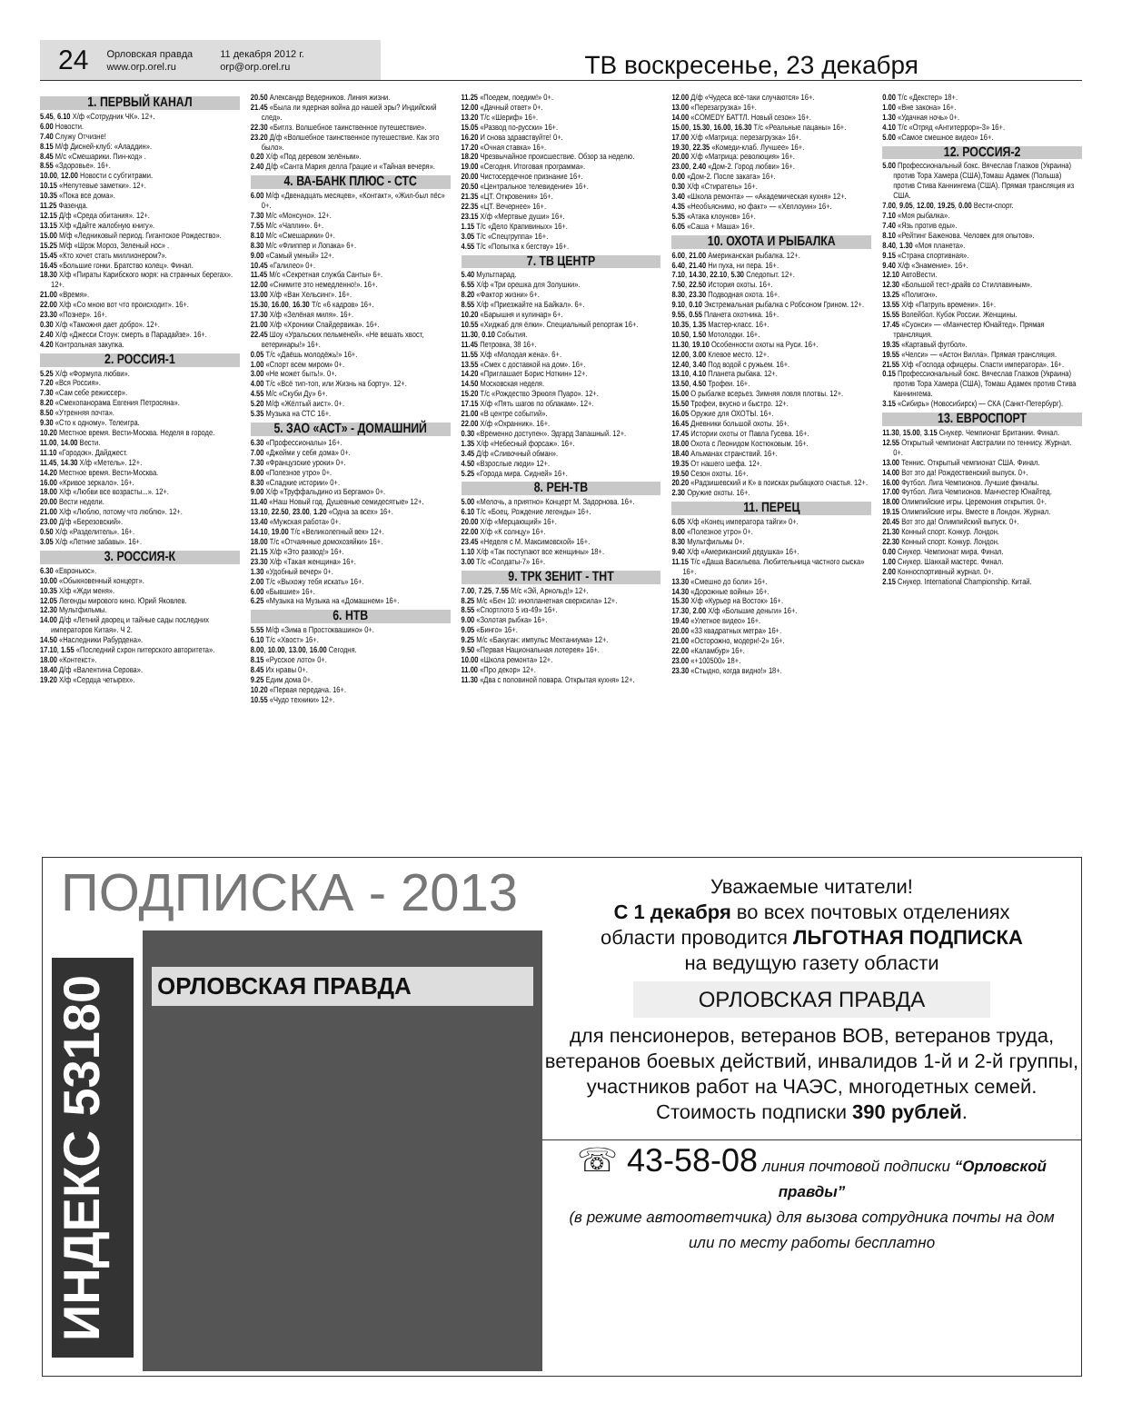24
Орловская правда
www.orp.orel.ru
11 декабря 2012 г.
orp@orp.orel.ru
ТВ воскресенье, 23 декабря
1. ПЕРВЫЙ КАНАЛ
5.45, 6.10 Х/ф «Сотрудник ЧК». 12+.
6.00 Новости.
7.40 Служу Отчизне!
8.15 М/ф Дисней-клуб: «Аладдин».
8.45 М/с «Смешарики. Пин-код» .
8.55 «Здоровье». 16+.
10.00, 12.00 Новости с субтитрами.
10.15 «Непутевые заметки». 12+.
10.35 «Пока все дома».
11.25 Фазенда.
12.15 Д/ф «Среда обитания». 12+.
13.15 Х/ф «Дайте жалобную книгу».
15.00 М/ф «Ледниковый период. Гигантское Рождество».
15.25 М/ф «Шрэк Мороз, Зеленый нос» .
15.45 «Кто хочет стать миллионером?».
16.45 «Большие гонки. Братство колец». Финал.
18.30 Х/ф «Пираты Карибского моря: на странных берегах». 12+.
21.00 «Время».
22.00 Х/ф «Со мною вот что происходит». 16+.
23.30 «Познер». 16+.
0.30 Х/ф «Таможня дает добро». 12+.
2.40 Х/ф «Джесси Стоун: смерть в Парадайзе». 16+.
4.20 Контрольная закупка.
2. РОССИЯ-1
5.25 Х/ф «Формула любви».
7.20 «Вся Россия».
7.30 «Сам себе режиссер».
8.20 «Смехопанорама Евгения Петросяна».
8.50 «Утренняя почта».
9.30 «Сто к одному». Телеигра.
10.20 Местное время. Вести-Москва. Неделя в городе.
11.00, 14.00 Вести.
11.10 «Городок». Дайджест.
11.45, 14.30 Х/ф «Метель». 12+.
14.20 Местное время. Вести-Москва.
16.00 «Кривое зеркало». 16+.
18.00 Х/ф «Любви все возрасты...». 12+.
20.00 Вести недели.
21.00 Х/ф «Люблю, потому что люблю». 12+.
23.00 Д/ф «Березовский».
0.50 Х/ф «Разделитель». 16+.
3.05 Х/ф «Летние забавы». 16+.
3. РОССИЯ-К
6.30 «Евроньюс».
10.00 «Обыкновенный концерт».
10.35 Х/ф «Жди меня».
12.05 Легенды мирового кино. Юрий Яковлев.
12.30 Мультфильмы.
14.00 Д/ф «Летний дворец и тайные сады последних императоров Китая». Ч 2.
14.50 «Наследники Рабурдена».
17.10, 1.55 «Последний схрон питерского авторитета».
18.00 «Контекст».
18.40 Д/ф «Валентина Серова».
19.20 Х/ф «Сердца четырех».
20.50 Александр Ведерников. Линия жизни.
21.45 «Была ли ядерная война до нашей эры? Индийский след».
22.30 «Битлз. Волшебное таинственное путешествие».
23.20 Д/ф «Волшебное таинственное путешествие. Как это было».
0.20 Х/ф «Под деревом зелёным».
2.40 Д/ф «Санта Мария делла Грацие и «Тайная вечеря».
4. ВА-БАНК ПЛЮС - СТС
6.00 М/ф «Двенадцать месяцев», «Контакт», «Жил-был пёс» 0+.
7.30 М/с «Монсуно». 12+.
7.55 М/с «Чаплин». 6+.
8.10 М/с «Смешарики» 0+.
8.30 М/с «Флиппер и Лопака» 6+.
9.00 «Самый умный» 12+.
10.45 «Галилео» 0+.
11.45 М/с «Секретная служба Санты» 6+.
12.00 «Снимите это немедленно!». 16+.
13.00 Х/ф «Ван Хельсинг». 16+.
15.30, 16.00, 16.30 Т/с «6 кадров» 16+.
17.30 Х/ф «Зелёная миля». 16+.
21.00 Х/ф «Хроники Спайдервика». 16+.
22.45 Шоу «Уральских пельменей». «Не вешать хвост, ветеринары!» 16+.
0.05 Т/с «Даёшь молодёжь!» 16+.
1.00 «Спорт всем миром» 0+.
3.00 «Не может быть!». 0+.
4.00 Т/с «Всё тип-топ, или Жизнь на борту». 12+.
4.55 М/с «Скуби Ду» 6+.
5.20 М/ф «Жёлтый аист». 0+.
5.35 Музыка на СТС 16+.
5. ЗАО «АСТ» - ДОМАШНИЙ
6.30 «Профессионалы» 16+.
7.00 «Джейми у себя дома» 0+.
7.30 «Французские уроки» 0+.
8.00 «Полезное утро» 0+.
8.30 «Сладкие истории» 0+.
9.00 Х/ф «Труффальдино из Бергамо» 0+.
11.40 «Наш Новый год. Душевные семидесятые» 12+.
13.10, 22.50, 23.00, 1.20 «Одна за всех» 16+.
13.40 «Мужская работа» 0+.
14.10, 19.00 Т/с «Великолепный век» 12+.
18.00 Т/с «Отчаянные домохозяйки» 16+.
21.15 Х/ф «Это развод!» 16+.
23.30 Х/ф «Такая женщина» 16+.
1.30 «Удобный вечер» 0+.
2.00 Т/с «Выхожу тебя искать» 16+.
6.00 «Бывшие» 16+.
6.25 «Музыка на Музыка на «Домашнем» 16+.
6. НТВ
5.55 М/ф «Зима в Простоквашино» 0+.
6.10 Т/с «Хвост» 16+.
8.00, 10.00, 13.00, 16.00 Сегодня.
8.15 «Русское лото» 0+.
8.45 Их нравы 0+.
9.25 Едим дома 0+.
10.20 «Первая передача. 16+.
10.55 «Чудо техники» 12+.
11.25 «Поедем, поедим!» 0+.
12.00 «Дачный ответ» 0+.
13.20 Т/с «Шериф» 16+.
15.05 «Развод по-русски» 16+.
16.20 И снова здравствуйте! 0+.
17.20 «Очная ставка» 16+.
18.20 Чрезвычайное происшествие. Обзор за неделю.
19.00 «Сегодня. Итоговая программа».
20.00 Чистосердечное признание 16+.
20.50 «Центральное телевидение» 16+.
21.35 «ЦТ. Откровения» 16+.
22.35 «ЦТ. Вечернее» 16+.
23.15 Х/ф «Мертвые души» 16+.
1.15 Т/с «Дело Крапивиных» 16+.
3.05 Т/с «Спецгруппа» 16+.
4.55 Т/с «Попытка к бегству» 16+.
7. ТВ ЦЕНТР
5.40 Мультпарад.
6.55 Х/ф «Три орешка для Золушки».
8.20 «Фактор жизни» 6+.
8.55 Х/ф «Приезжайте на Байкал». 6+.
10.20 «Барышня и кулинар» 6+.
10.55 «Хиджаб для ёлки». Специальный репортаж 16+.
11.30, 0.10 События.
11.45 Петровка, 38 16+.
11.55 Х/ф «Молодая жена». 6+.
13.55 «Смех с доставкой на дом». 16+.
14.20 «Приглашает Борис Ноткин» 12+.
14.50 Московская неделя.
15.20 Т/с «Рождество Эркюля Пуаро». 12+.
17.15 Х/ф «Пять шагов по облакам». 12+.
21.00 «В центре событий».
22.00 Х/ф «Охранник». 16+.
0.30 «Временно доступен». Эдгард Запашный. 12+.
1.35 Х/ф «Небесный форсаж». 16+.
3.45 Д/ф «Сливочный обман».
4.50 «Взрослые люди» 12+.
5.25 «Города мира. Сидней» 16+.
8. РЕН-ТВ
5.00 «Мелочь, а приятно» Концерт М. Задорнова. 16+.
6.10 Т/с «Боец. Рождение легенды» 16+.
20.00 Х/ф «Мерцающий» 16+.
22.00 Х/ф «К солнцу» 16+.
23.45 «Неделя с М. Максимовской» 16+.
1.10 Х/ф «Так поступают все женщины» 18+.
3.00 Т/с «Солдаты-7» 16+.
9. ТРК ЗЕНИТ - ТНТ
7.00, 7.25, 7.55 М/с «Эй, Арнольд!» 12+.
8.25 М/с «Бен 10: инопланетная сверхсила» 12+.
8.55 «Спортлото 5 из-49» 16+.
9.00 «Золотая рыбка» 16+.
9.05 «Бинго» 16+.
9.25 М/с «Бакуган: импульс Мектаниума» 12+.
9.50 «Первая Национальная лотерея» 16+.
10.00 «Школа ремонта» 12+.
11.00 «Про декор» 12+.
11.30 «Два с половиной повара. Открытая кухня» 12+.
12.00 Д/ф «Чудеса всё-таки случаются» 16+.
13.00 «Перезагрузка» 16+.
14.00 «COMEDY БАТТЛ. Новый сезон» 16+.
15.00, 15.30, 16.00, 16.30 Т/с «Реальные пацаны» 16+.
17.00 Х/ф «Матрица: перезагрузка» 16+.
19.30, 22.35 «Комеди-клаб. Лучшее» 16+.
20.00 Х/ф «Матрица: революция» 16+.
23.00, 2.40 «Дом-2. Город любви» 16+.
0.00 «Дом-2. После заката» 16+.
0.30 Х/ф «Стиратель» 16+.
3.40 «Школа ремонта» — «Академическая кухня» 12+.
4.35 «Необъяснимо, но факт» — «Хеллоуин» 16+.
5.35 «Атака клоунов» 16+.
6.05 «Саша + Маша» 16+.
10. ОХОТА И РЫБАЛКА
6.00, 21.00 Американская рыбалка. 12+.
6.40, 21.40 Ни пуха, ни пера. 16+.
7.10, 14.30, 22.10, 5.30 Следопыт. 12+.
7.50, 22.50 История охоты. 16+.
8.30, 23.30 Подводная охота. 16+.
9.10, 0.10 Экстремальная рыбалка с Робсоном Грином. 12+.
9.55, 0.55 Планета охотника. 16+.
10.35, 1.35 Мастер-класс. 16+.
10.50, 1.50 Мотолодки. 16+.
11.30, 19.10 Особенности охоты на Руси. 16+.
12.00, 3.00 Клевое место. 12+.
12.40, 3.40 Под водой с ружьем. 16+.
13.10, 4.10 Планета рыбака. 12+.
13.50, 4.50 Трофеи. 16+.
15.00 О рыбалке всерьез. Зимняя ловля плотвы. 12+.
15.50 Трофеи, вкусно и быстро. 12+.
16.05 Оружие для ОХОТЫ. 16+.
16.45 Дневники большой охоты. 16+.
17.45 Истории охоты от Павла Гусева. 16+.
18.00 Охота с Леонидом Костюковым. 16+.
18.40 Альманах странствий. 16+.
19.35 От нашего шефа. 12+.
19.50 Сезон охоты. 16+.
20.20 «Радзишевский и К» в поисках рыбацкого счастья. 12+.
2.30 Оружие охоты. 16+.
11. ПЕРЕЦ
6.05 Х/ф «Конец императора тайги» 0+.
8.00 «Полезное утро» 0+.
8.30 Мультфильмы 0+.
9.40 Х/ф «Американский дедушка» 16+.
11.15 Т/с «Даша Васильева. Любительница частного сыска» 16+.
13.30 «Смешно до боли» 16+.
14.30 «Дорожные войны» 16+.
15.30 Х/ф «Курьер на Восток» 16+.
17.30, 2.00 Х/ф «Большие деньги» 16+.
19.40 «Улетное видео» 16+.
20.00 «33 квадратных метра» 16+.
21.00 «Осторожно, модерн!-2» 16+.
22.00 «Каламбур» 16+.
23.00 «+100500» 18+.
23.30 «Стыдно, когда видно!» 18+.
0.00 Т/с «Декстер» 18+.
1.00 «Вне закона» 16+.
1.30 «Удачная ночь» 0+.
4.10 Т/с «Отряд «Антитеррор»-3» 16+.
5.00 «Самое смешное видео» 16+.
12. РОССИЯ-2
5.00 Профессиональный бокс. Вячеслав Глазков (Украина) против Тора Хамера (США),Томаш Адамек (Польша) против Стива Каннингема (США). Прямая трансляция из США.
7.00, 9.05, 12.00, 19.25, 0.00 Вести-спорт.
7.10 «Моя рыбалка».
7.40 «Язь против еды».
8.10 «Рейтинг Баженова. Человек для опытов».
8.40, 1.30 «Моя планета».
9.15 «Страна спортивная».
9.40 Х/ф «Знамение». 16+.
12.10 АвтоВести.
12.30 «Большой тест-драйв со Стиллавиным».
13.25 «Полигон».
13.55 Х/ф «Патруль времени». 16+.
15.55 Волейбол. Кубок России. Женщины.
17.45 «Суонси» — «Манчестер Юнайтед». Прямая трансляция.
19.35 «Картавый футбол».
19.55 «Челси» — «Астон Вилла». Прямая трансляция.
21.55 Х/ф «Господа офицеры. Спасти императора». 16+.
0.15 Профессиональный бокс. Вячеслав Глазков (Украина) против Тора Хамера (США), Томаш Адамек против Стива Каннингема.
3.15 «Сибирь» (Новосибирск) — СКА (Санкт-Петербург).
13. ЕВРОСПОРТ
11.30, 15.00, 3.15 Снукер. Чемпионат Британии. Финал.
12.55 Открытый чемпионат Австралии по теннису. Журнал. 0+.
13.00 Теннис. Открытый чемпионат США. Финал.
14.00 Вот это да! Рождественский выпуск. 0+.
16.00 Футбол. Лига Чемпионов. Лучшие финалы.
17.00 Футбол. Лига Чемпионов. Манчестер Юнайтед.
18.00 Олимпийские игры. Церемония открытия. 0+.
19.15 Олимпийские игры. Вместе в Лондон. Журнал.
20.45 Вот это да! Олимпийский выпуск. 0+.
21.30 Конный спорт. Конкур. Лондон.
22.30 Конный спорт. Конкур. Лондон.
0.00 Снукер. Чемпионат мира. Финал.
1.00 Снукер. Шанхай мастерс. Финал.
2.00 Конноспортивный журнал. 0+.
2.15 Снукер. International Championship. Китай.
ПОДПИСКА - 2013
ИНДЕКС 53180
ОРЛОВСКАЯ ПРАВДА
Уважаемые читатели!
С 1 декабря во всех почтовых отделениях
области проводится ЛЬГОТНАЯ ПОДПИСКА
на ведущую газету области
ОРЛОВСКАЯ ПРАВДА
для пенсионеров, ветеранов ВОВ, ветеранов труда, ветеранов боевых действий, инвалидов 1-й и 2-й группы, участников работ на ЧАЭС, многодетных семей.
Стоимость подписки 390 рублей.
☏ 43-58-08 линия почтовой подписки “Орловской правды”
(в режиме автоответчика) для вызова сотрудника почты на дом
или по месту работы бесплатно